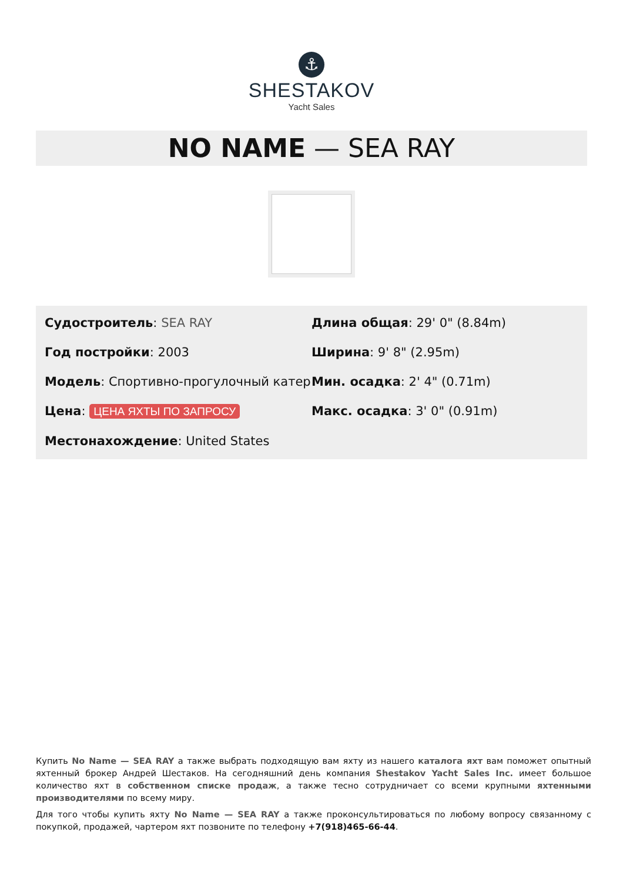⚓
SHESTAKOV
Yacht Sales
NO NAME — SEA RAY
Судостроитель: SEA RAY
Год постройки: 2003
Модель: Спортивно-прогулочный катер
Цена: ЦЕНА ЯХТЫ ПО ЗАПРОСУ
Местонахождение: United States
Длина общая: 29' 0" (8.84m)
Ширина: 9' 8" (2.95m)
Мин. осадка: 2' 4" (0.71m)
Макс. осадка: 3' 0" (0.91m)
Купить No Name — SEA RAY а также выбрать подходящую вам яхту из нашего каталога яхт вам поможет опытный яхтенный брокер Андрей Шестаков. На сегодняшний день компания Shestakov Yacht Sales Inc. имеет большое количество яхт в собственном списке продаж, а также тесно сотрудничает со всеми крупными яхтенными производителями по всему миру.
Для того чтобы купить яхту No Name — SEA RAY а также проконсультироваться по любому вопросу связанному с покупкой, продажей, чартером яхт позвоните по телефону +7(918)465-66-44.